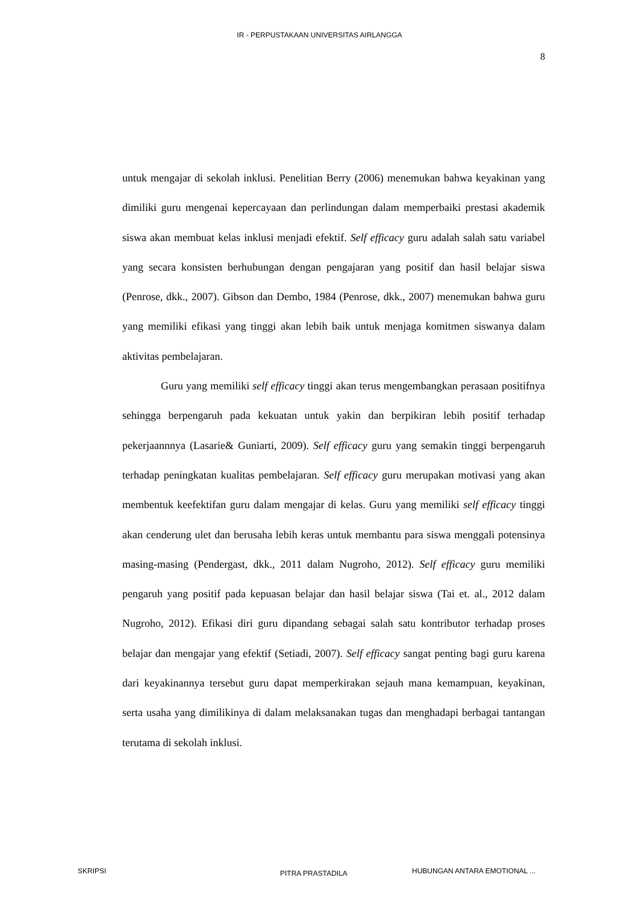IR - PERPUSTAKAAN UNIVERSITAS AIRLANGGA
8
untuk mengajar di sekolah inklusi. Penelitian Berry (2006) menemukan bahwa keyakinan yang dimiliki guru mengenai kepercayaan dan perlindungan dalam memperbaiki prestasi akademik siswa akan membuat kelas inklusi menjadi efektif. Self efficacy guru adalah salah satu variabel yang secara konsisten berhubungan dengan pengajaran yang positif dan hasil belajar siswa (Penrose, dkk., 2007). Gibson dan Dembo, 1984 (Penrose, dkk., 2007) menemukan bahwa guru yang memiliki efikasi yang tinggi akan lebih baik untuk menjaga komitmen siswanya dalam aktivitas pembelajaran.
Guru yang memiliki self efficacy tinggi akan terus mengembangkan perasaan positifnya sehingga berpengaruh pada kekuatan untuk yakin dan berpikiran lebih positif terhadap pekerjaannnya (Lasarie& Guniarti, 2009). Self efficacy guru yang semakin tinggi berpengaruh terhadap peningkatan kualitas pembelajaran. Self efficacy guru merupakan motivasi yang akan membentuk keefektifan guru dalam mengajar di kelas. Guru yang memiliki self efficacy tinggi akan cenderung ulet dan berusaha lebih keras untuk membantu para siswa menggali potensinya masing-masing (Pendergast, dkk., 2011 dalam Nugroho, 2012). Self efficacy guru memiliki pengaruh yang positif pada kepuasan belajar dan hasil belajar siswa (Tai et. al., 2012 dalam Nugroho, 2012). Efikasi diri guru dipandang sebagai salah satu kontributor terhadap proses belajar dan mengajar yang efektif (Setiadi, 2007). Self efficacy sangat penting bagi guru karena dari keyakinannya tersebut guru dapat memperkirakan sejauh mana kemampuan, keyakinan, serta usaha yang dimilikinya di dalam melaksanakan tugas dan menghadapi berbagai tantangan terutama di sekolah inklusi.
SKRIPSI PITRA PRASTADILA HUBUNGAN ANTARA EMOTIONAL ...